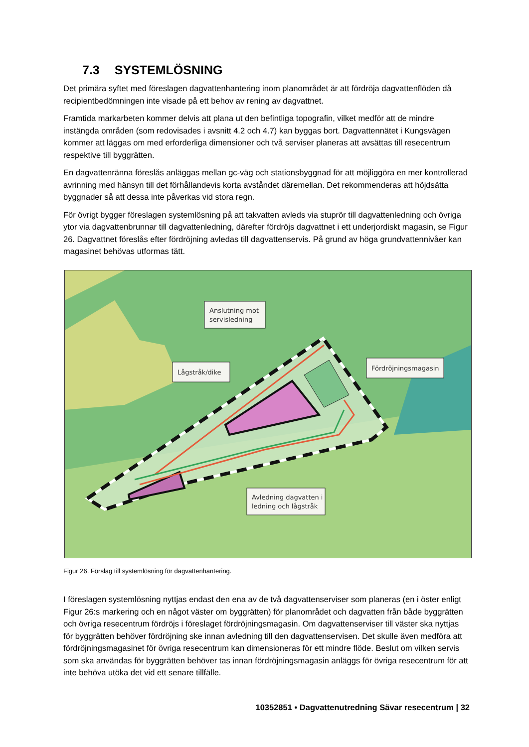7.3 SYSTEMLÖSNING
Det primära syftet med föreslagen dagvattenhantering inom planområdet är att fördröja dagvattenflöden då recipientbedömningen inte visade på ett behov av rening av dagvattnet.
Framtida markarbeten kommer delvis att plana ut den befintliga topografin, vilket medför att de mindre instängda områden (som redovisades i avsnitt 4.2 och 4.7) kan byggas bort. Dagvattennätet i Kungsvägen kommer att läggas om med erforderliga dimensioner och två serviser planeras att avsättas till resecentrum respektive till byggrätten.
En dagvattenränna föreslås anläggas mellan gc-väg och stationsbyggnad för att möjliggöra en mer kontrollerad avrinning med hänsyn till det förhållandevis korta avståndet däremellan. Det rekommenderas att höjdsätta byggnader så att dessa inte påverkas vid stora regn.
För övrigt bygger föreslagen systemlösning på att takvatten avleds via stuprör till dagvattenledning och övriga ytor via dagvattenbrunnar till dagvattenledning, därefter fördröjs dagvattnet i ett underjordiskt magasin, se Figur 26. Dagvattnet föreslås efter fördröjning avledas till dagvattenservis. På grund av höga grundvattennivåer kan magasinet behövas utformas tätt.
Anslutning mot
servisledning
Lågstråk/dike
Fördröjningsmagasin
Avledning dagvatten i
ledning och lågstråk
Figur 26. Förslag till systemlösning för dagvattenhantering.
I föreslagen systemlösning nyttjas endast den ena av de två dagvattenserviser som planeras (en i öster enligt Figur 26:s markering och en något väster om byggrätten) för planområdet och dagvatten från både byggrätten och övriga resecentrum fördröjs i föreslaget fördröjningsmagasin. Om dagvattenserviser till väster ska nyttjas för byggrätten behöver fördröjning ske innan avledning till den dagvattenservisen. Det skulle även medföra att fördröjningsmagasinet för övriga resecentrum kan dimensioneras för ett mindre flöde. Beslut om vilken servis som ska användas för byggrätten behöver tas innan fördröjningsmagasin anläggs för övriga resecentrum för att inte behöva utöka det vid ett senare tillfälle.
10352851 • Dagvattenutredning Sävar resecentrum | 32